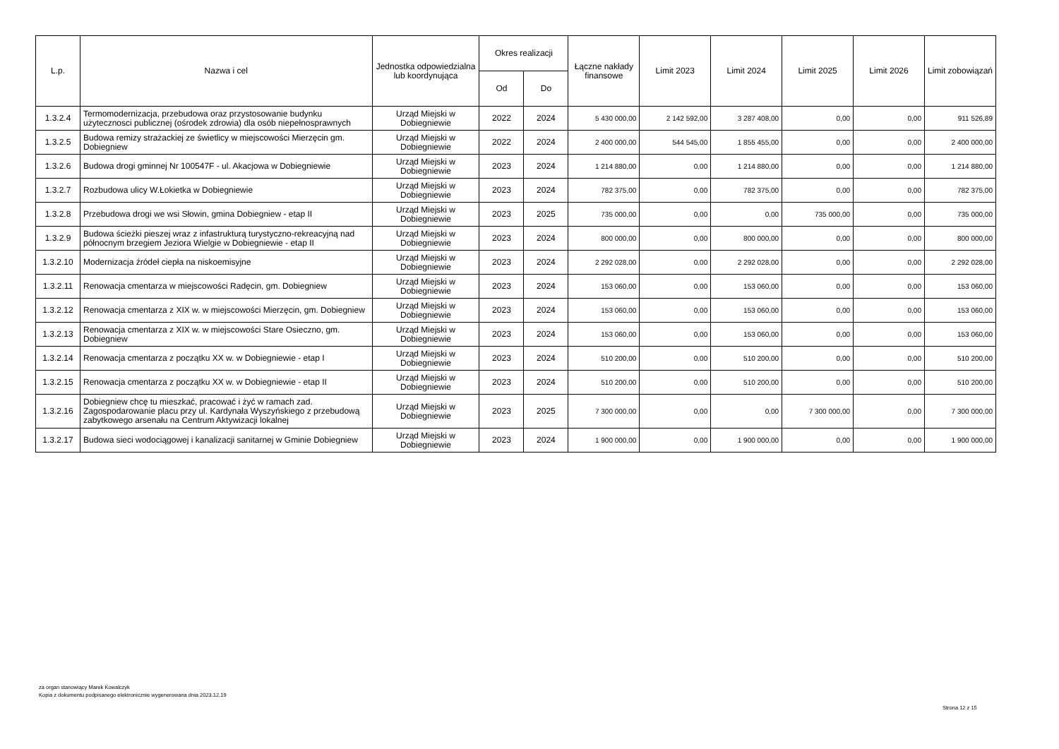| L.p. | Nazwa i cel | Jednostka odpowiedzialna lub koordynująca | Okres realizacji | | Łączne nakłady finansowe | Limit 2023 | Limit 2024 | Limit 2025 | Limit 2026 | Limit zobowiązań |
| --- | --- | --- | --- | --- | --- | --- | --- | --- | --- | --- |
| | | | Od | Do | | | | | | |
| 1.3.2.4 | Termomodernizacja, przebudowa oraz przystosowanie budynku użytecznosci publicznej (ośrodek zdrowia) dla osób niepełnosprawnych | Urząd Miejski w Dobiegniewie | 2022 | 2024 | 5 430 000,00 | 2 142 592,00 | 3 287 408,00 | 0,00 | 0,00 | 911 526,89 |
| 1.3.2.5 | Budowa remizy strażackiej ze świetlicy w miejscowości Mierzęcin gm. Dobiegniew | Urząd Miejski w Dobiegniewie | 2022 | 2024 | 2 400 000,00 | 544 545,00 | 1 855 455,00 | 0,00 | 0,00 | 2 400 000,00 |
| 1.3.2.6 | Budowa drogi gminnej Nr 100547F - ul. Akacjowa w Dobiegniewie | Urząd Miejski w Dobiegniewie | 2023 | 2024 | 1 214 880,00 | 0,00 | 1 214 880,00 | 0,00 | 0,00 | 1 214 880,00 |
| 1.3.2.7 | Rozbudowa ulicy W.Łokietka w Dobiegniewie | Urząd Miejski w Dobiegniewie | 2023 | 2024 | 782 375,00 | 0,00 | 782 375,00 | 0,00 | 0,00 | 782 375,00 |
| 1.3.2.8 | Przebudowa drogi we wsi Słowin, gmina Dobiegniew - etap II | Urząd Miejski w Dobiegniewie | 2023 | 2025 | 735 000,00 | 0,00 | 0,00 | 735 000,00 | 0,00 | 735 000,00 |
| 1.3.2.9 | Budowa ścieżki pieszej wraz z infastrukturą turystyczno-rekreacyjną nad północnym brzegiem Jeziora Wielgie w Dobiegniewie - etap II | Urząd Miejski w Dobiegniewie | 2023 | 2024 | 800 000,00 | 0,00 | 800 000,00 | 0,00 | 0,00 | 800 000,00 |
| 1.3.2.10 | Modernizacja źródeł ciepła na niskoemisyjne | Urząd Miejski w Dobiegniewie | 2023 | 2024 | 2 292 028,00 | 0,00 | 2 292 028,00 | 0,00 | 0,00 | 2 292 028,00 |
| 1.3.2.11 | Renowacja cmentarza w miejscowości Radęcin, gm. Dobiegniew | Urząd Miejski w Dobiegniewie | 2023 | 2024 | 153 060,00 | 0,00 | 153 060,00 | 0,00 | 0,00 | 153 060,00 |
| 1.3.2.12 | Renowacja cmentarza z XIX w. w miejscowości Mierzęcin, gm. Dobiegniew | Urząd Miejski w Dobiegniewie | 2023 | 2024 | 153 060,00 | 0,00 | 153 060,00 | 0,00 | 0,00 | 153 060,00 |
| 1.3.2.13 | Renowacja cmentarza z XIX w. w miejscowości Stare Osieczno, gm. Dobiegniew | Urząd Miejski w Dobiegniewie | 2023 | 2024 | 153 060,00 | 0,00 | 153 060,00 | 0,00 | 0,00 | 153 060,00 |
| 1.3.2.14 | Renowacja cmentarza z początku XX w. w Dobiegniewie - etap I | Urząd Miejski w Dobiegniewie | 2023 | 2024 | 510 200,00 | 0,00 | 510 200,00 | 0,00 | 0,00 | 510 200,00 |
| 1.3.2.15 | Renowacja cmentarza z początku XX w. w Dobiegniewie - etap II | Urząd Miejski w Dobiegniewie | 2023 | 2024 | 510 200,00 | 0,00 | 510 200,00 | 0,00 | 0,00 | 510 200,00 |
| 1.3.2.16 | Dobiegniew chcę tu mieszkać, pracować i żyć w ramach zad. Zagospodarowanie placu przy ul. Kardynała Wyszyńskiego z przebudową zabytkowego arsenału na Centrum Aktywizacji lokalnej | Urząd Miejski w Dobiegniewie | 2023 | 2025 | 7 300 000,00 | 0,00 | 0,00 | 7 300 000,00 | 0,00 | 7 300 000,00 |
| 1.3.2.17 | Budowa sieci wodociągowej i kanalizacji sanitarnej w Gminie Dobiegniew | Urząd Miejski w Dobiegniewie | 2023 | 2024 | 1 900 000,00 | 0,00 | 1 900 000,00 | 0,00 | 0,00 | 1 900 000,00 |
za organ stanowiący Marek Kowalczyk
Kopia z dokumentu podpisanego elektronicznie wygenerowana dnia 2023.12.19
Strona 12 z 15